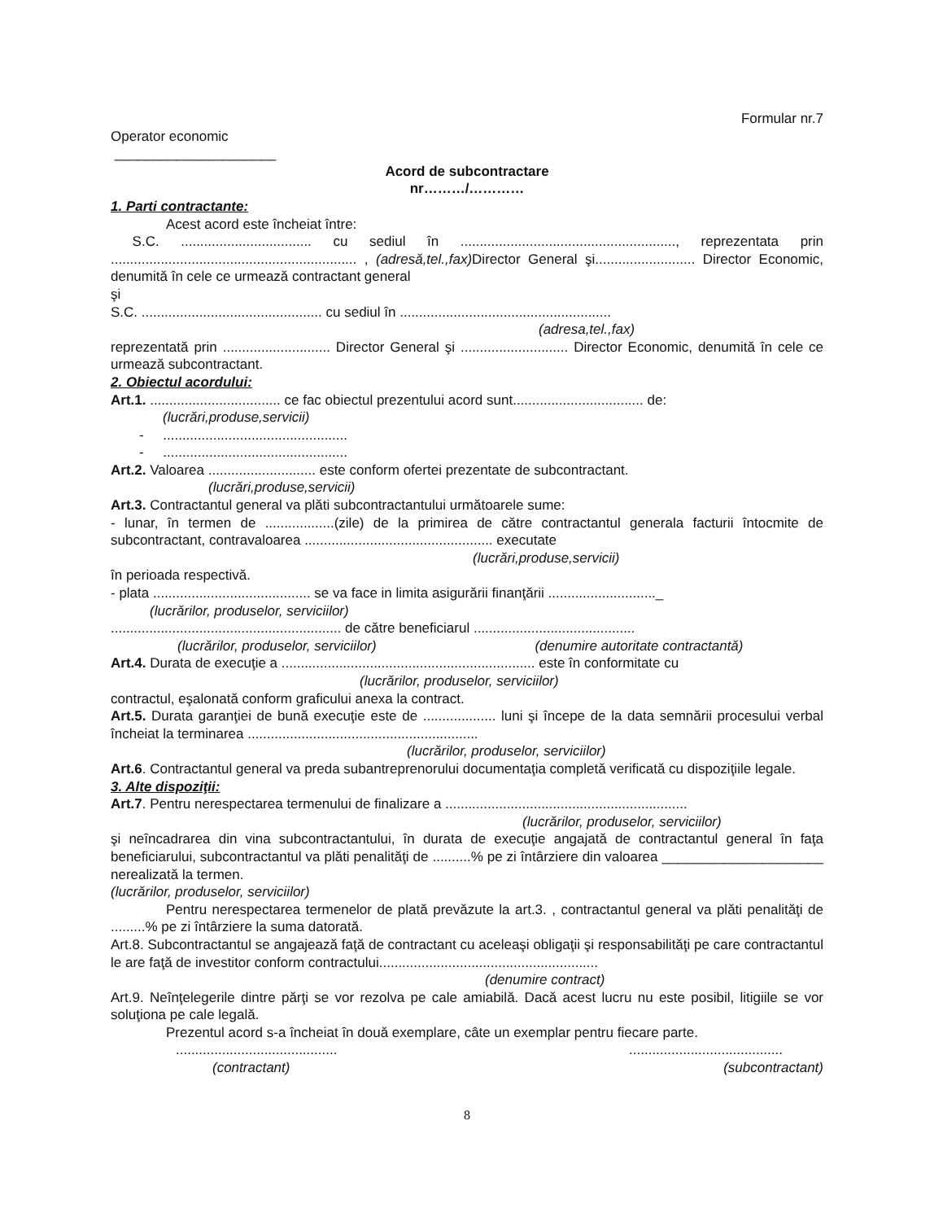Formular nr.7
Operator economic
_____________________
Acord de subcontractare
nr………/…………
1. Parti contractante:
Acest acord este încheiat între:
S.C. .................................. cu sediul în ........................................................, reprezentata prin ................................................................ , (adresă,tel.,fax) Director General şi.......................... Director Economic, denumită în cele ce urmează contractant general
şi
S.C. ............................................... cu sediul în .......................................................
(adresa,tel.,fax)
reprezentată prin ............................ Director General şi ............................ Director Economic, denumită în cele ce urmează subcontractant.
2. Obiectul acordului:
Art.1. .................................. ce fac obiectul prezentului acord sunt.................................. de:
(lucrări,produse,servicii)
- ................................................
- ................................................
Art.2. Valoarea ............................ este conform ofertei prezentate de subcontractant.
(lucrări,produse,servicii)
Art.3. Contractantul general va plăti subcontractantului următoarele sume:
- lunar, în termen de ..................(zile) de la primirea de către contractantul generala facturii întocmite de subcontractant, contravaloarea ................................................. executate
(lucrări,produse,servicii)
în perioada respectivă.
- plata ......................................... se va face in limita asigurării finanţării ............................_
(lucrărilor, produselor, serviciilor)
............................................................ de către beneficiarul ..........................................
(lucrărilor, produselor, serviciilor) (denumire autoritate contractantă)
Art.4. Durata de execuţie a .................................................................. este în conformitate cu
(lucrărilor, produselor, serviciilor)
contractul, eşalonată conform graficului anexa la contract.
Art.5. Durata garanţiei de bună execuţie este de ................... luni şi începe de la data semnării procesului verbal încheiat la terminarea ............................................................
(lucrărilor, produselor, serviciilor)
Art.6. Contractantul general va preda subantreprenorului documentaţia completă verificată cu dispoziţiile legale.
3. Alte dispoziţii:
Art.7. Pentru nerespectarea termenului de finalizare a ...............................................................
(lucrărilor, produselor, serviciilor)
şi neîncadrarea din vina subcontractantului, în durata de execuţie angajată de contractantul general în faţa beneficiarului, subcontractantul va plăti penalităţi de ..........% pe zi întârziere din valoarea _____________________ nerealizată la termen.
(lucrărilor, produselor, serviciilor)
Pentru nerespectarea termenelor de plată prevăzute la art.3. , contractantul general va plăti penalităţi de .........% pe zi întârziere la suma datorată.
Art.8. Subcontractantul se angajează faţă de contractant cu aceleaşi obligaţii şi responsabilităţi pe care contractantul le are faţă de investitor conform contractului.........................................................
(denumire contract)
Art.9. Neînţelegerile dintre părţi se vor rezolva pe cale amiabilă. Dacă acest lucru nu este posibil, litigiile se vor soluţiona pe cale legală.
Prezentul acord s-a încheiat în două exemplare, câte un exemplar pentru fiecare parte.
..........................................
........................................
(contractant) (subcontractant)
8